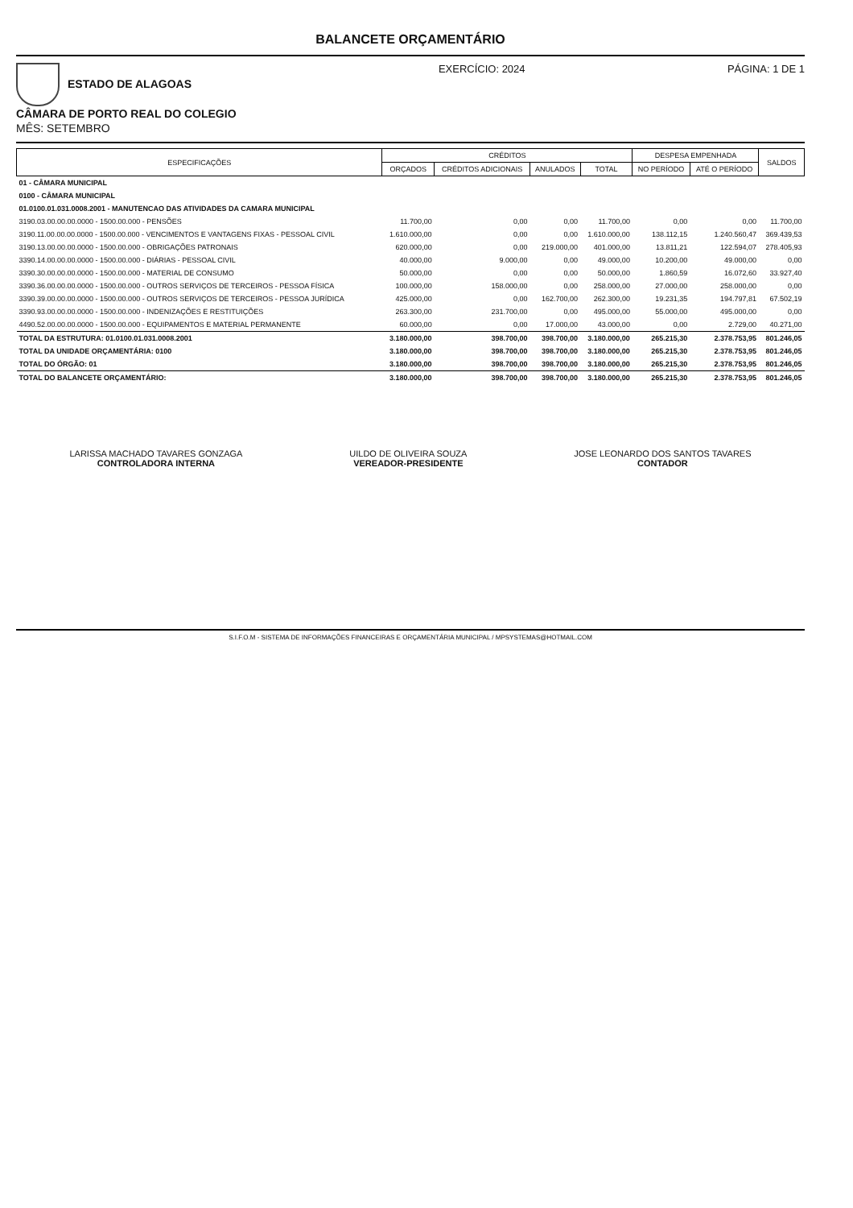BALANCETE ORÇAMENTÁRIO
ESTADO DE ALAGOAS
CÂMARA DE PORTO REAL DO COLEGIO
MÊS: SETEMBRO
EXERCÍCIO: 2024 PÁGINA: 1 DE 1
| ESPECIFICAÇÕES | CRÉDITOS | | | | DESPESA EMPENHADA | | SALDOS |
| --- | --- | --- | --- | --- | --- | --- | --- |
| | ORÇADOS | CRÉDITOS ADICIONAIS | ANULADOS | TOTAL | NO PERÍODO | ATÉ O PERÍODO | |
| 01 - CÂMARA MUNICIPAL | | | | | | | |
| 0100 - CÂMARA MUNICIPAL | | | | | | | |
| 01.0100.01.031.0008.2001 - MANUTENCAO DAS ATIVIDADES DA CAMARA MUNICIPAL | | | | | | | |
| 3190.03.00.00.00.0000 - 1500.00.000 - PENSÕES | 11.700,00 | 0,00 | 0,00 | 11.700,00 | 0,00 | 0,00 | 11.700,00 |
| 3190.11.00.00.00.0000 - 1500.00.000 - VENCIMENTOS E VANTAGENS FIXAS - PESSOAL CIVIL | 1.610.000,00 | 0,00 | 0,00 | 1.610.000,00 | 138.112,15 | 1.240.560,47 | 369.439,53 |
| 3190.13.00.00.00.0000 - 1500.00.000 - OBRIGAÇÕES PATRONAIS | 620.000,00 | 0,00 | 219.000,00 | 401.000,00 | 13.811,21 | 122.594,07 | 278.405,93 |
| 3390.14.00.00.00.0000 - 1500.00.000 - DIÁRIAS - PESSOAL CIVIL | 40.000,00 | 9.000,00 | 0,00 | 49.000,00 | 10.200,00 | 49.000,00 | 0,00 |
| 3390.30.00.00.00.0000 - 1500.00.000 - MATERIAL DE CONSUMO | 50.000,00 | 0,00 | 0,00 | 50.000,00 | 1.860,59 | 16.072,60 | 33.927,40 |
| 3390.36.00.00.00.0000 - 1500.00.000 - OUTROS SERVIÇOS DE TERCEIROS - PESSOA FÍSICA | 100.000,00 | 158.000,00 | 0,00 | 258.000,00 | 27.000,00 | 258.000,00 | 0,00 |
| 3390.39.00.00.00.0000 - 1500.00.000 - OUTROS SERVIÇOS DE TERCEIROS - PESSOA JURÍDICA | 425.000,00 | 0,00 | 162.700,00 | 262.300,00 | 19.231,35 | 194.797,81 | 67.502,19 |
| 3390.93.00.00.00.0000 - 1500.00.000 - INDENIZAÇÕES E RESTITUIÇÕES | 263.300,00 | 231.700,00 | 0,00 | 495.000,00 | 55.000,00 | 495.000,00 | 0,00 |
| 4490.52.00.00.00.0000 - 1500.00.000 - EQUIPAMENTOS E MATERIAL PERMANENTE | 60.000,00 | 0,00 | 17.000,00 | 43.000,00 | 0,00 | 2.729,00 | 40.271,00 |
| TOTAL DA ESTRUTURA: 01.0100.01.031.0008.2001 | 3.180.000,00 | 398.700,00 | 398.700,00 | 3.180.000,00 | 265.215,30 | 2.378.753,95 | 801.246,05 |
| TOTAL DA UNIDADE ORÇAMENTÁRIA: 0100 | 3.180.000,00 | 398.700,00 | 398.700,00 | 3.180.000,00 | 265.215,30 | 2.378.753,95 | 801.246,05 |
| TOTAL DO ÓRGÃO: 01 | 3.180.000,00 | 398.700,00 | 398.700,00 | 3.180.000,00 | 265.215,30 | 2.378.753,95 | 801.246,05 |
| TOTAL DO BALANCETE ORÇAMENTÁRIO: | 3.180.000,00 | 398.700,00 | 398.700,00 | 3.180.000,00 | 265.215,30 | 2.378.753,95 | 801.246,05 |
LARISSA MACHADO TAVARES GONZAGA
CONTROLADORA INTERNA
UILDO DE OLIVEIRA SOUZA
VEREADOR-PRESIDENTE
JOSE LEONARDO DOS SANTOS TAVARES
CONTADOR
S.I.F.O.M - SISTEMA DE INFORMAÇÕES FINANCEIRAS E ORÇAMENTÁRIA MUNICIPAL / MPSYSTEMAS@HOTMAIL.COM